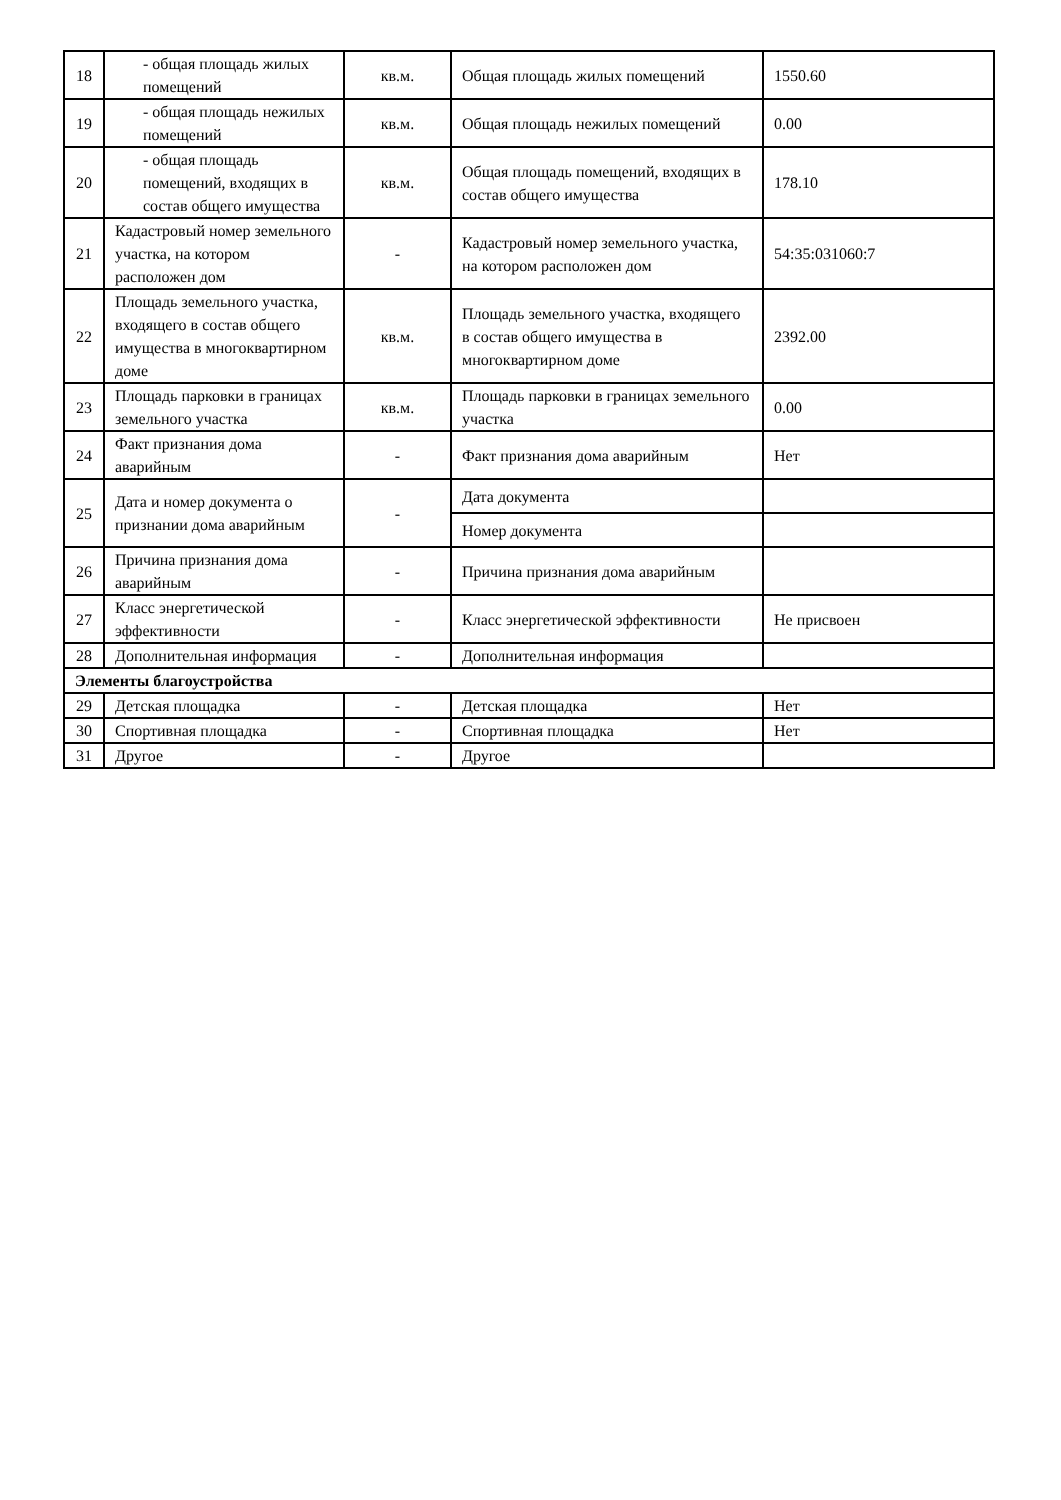| 18 | - общая площадь жилых помещений | кв.м. | Общая площадь жилых помещений | 1550.60 |
| 19 | - общая площадь нежилых помещений | кв.м. | Общая площадь нежилых помещений | 0.00 |
| 20 | - общая площадь помещений, входящих в состав общего имущества | кв.м. | Общая площадь помещений, входящих в состав общего имущества | 178.10 |
| 21 | Кадастровый номер земельного участка, на котором расположен дом | - | Кадастровый номер земельного участка, на котором расположен дом | 54:35:031060:7 |
| 22 | Площадь земельного участка, входящего в состав общего имущества в многоквартирном доме | кв.м. | Площадь земельного участка, входящего в состав общего имущества в многоквартирном доме | 2392.00 |
| 23 | Площадь парковки в границах земельного участка | кв.м. | Площадь парковки в границах земельного участка | 0.00 |
| 24 | Факт признания дома аварийным | - | Факт признания дома аварийным | Нет |
| 25 | Дата и номер документа о признании дома аварийным | - | Дата документа | |
| | | | Номер документа | |
| 26 | Причина признания дома аварийным | - | Причина признания дома аварийным | |
| 27 | Класс энергетической эффективности | - | Класс энергетической эффективности | Не присвоен |
| 28 | Дополнительная информация | - | Дополнительная информация | |
| Элементы благоустройства | | | | |
| 29 | Детская площадка | - | Детская площадка | Нет |
| 30 | Спортивная площадка | - | Спортивная площадка | Нет |
| 31 | Другое | - | Другое | |